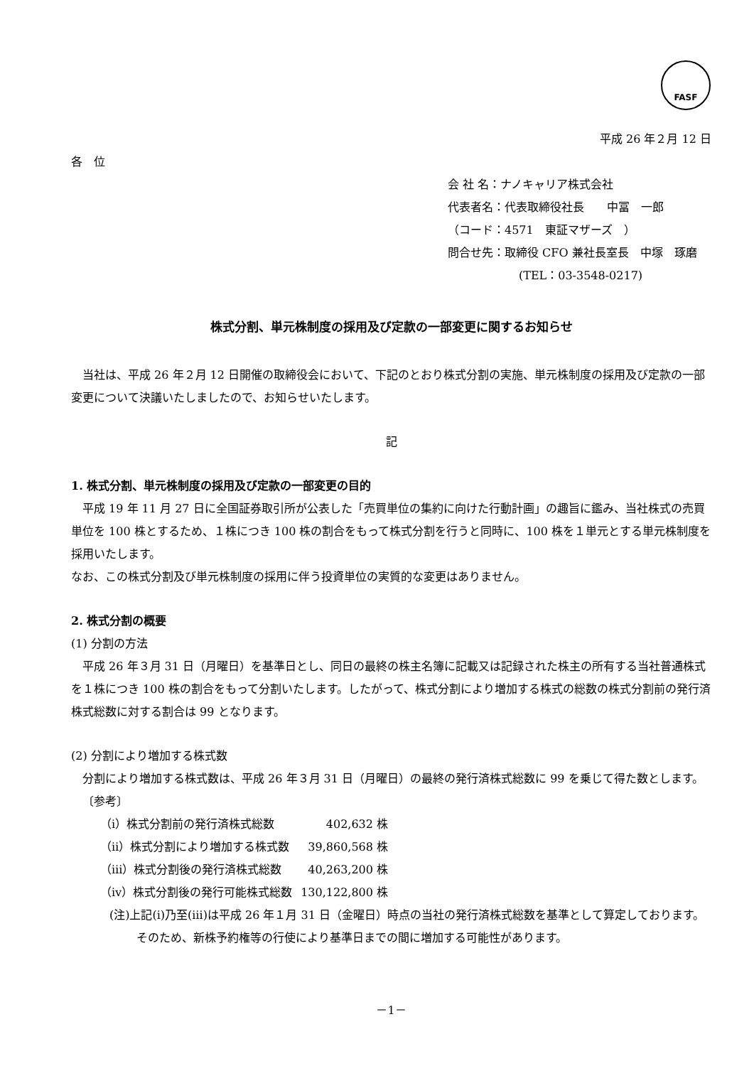FASF
平成 26 年２月 12 日
各　位
会 社 名：ナノキャリア株式会社
代表者名：代表取締役社長　　中冨　一郎
（コード：4571　東証マザーズ　）
問合せ先：取締役 CFO 兼社長室長　中塚　琢磨
(TEL：03-3548-0217)
株式分割、単元株制度の採用及び定款の一部変更に関するお知らせ
　当社は、平成 26 年２月 12 日開催の取締役会において、下記のとおり株式分割の実施、単元株制度の採用及び定款の一部変更について決議いたしましたので、お知らせいたします。
記
1. 株式分割、単元株制度の採用及び定款の一部変更の目的
　平成 19 年 11 月 27 日に全国証券取引所が公表した「売買単位の集約に向けた行動計画」の趣旨に鑑み、当社株式の売買単位を 100 株とするため、１株につき 100 株の割合をもって株式分割を行うと同時に、100 株を１単元とする単元株制度を採用いたします。
なお、この株式分割及び単元株制度の採用に伴う投資単位の実質的な変更はありません。
2. 株式分割の概要
(1) 分割の方法
　平成 26 年３月 31 日（月曜日）を基準日とし、同日の最終の株主名簿に記載又は記録された株主の所有する当社普通株式を１株につき 100 株の割合をもって分割いたします。したがって、株式分割により増加する株式の総数の株式分割前の発行済株式総数に対する割合は 99 となります。
(2) 分割により増加する株式数
　分割により増加する株式数は、平成 26 年３月 31 日（月曜日）の最終の発行済株式総数に 99 を乗じて得た数とします。
〔参考〕
| （ⅰ）株式分割前の発行済株式総数 | 402,632 株 |
| （ⅱ）株式分割により増加する株式数 | 39,860,568 株 |
| （ⅲ）株式分割後の発行済株式総数 | 40,263,200 株 |
| （ⅳ）株式分割後の発行可能株式総数 | 130,122,800 株 |
(注)上記(ⅰ)乃至(ⅲ)は平成 26 年１月 31 日（金曜日）時点の当社の発行済株式総数を基準として算定しております。そのため、新株予約権等の行使により基準日までの間に増加する可能性があります。
－1－